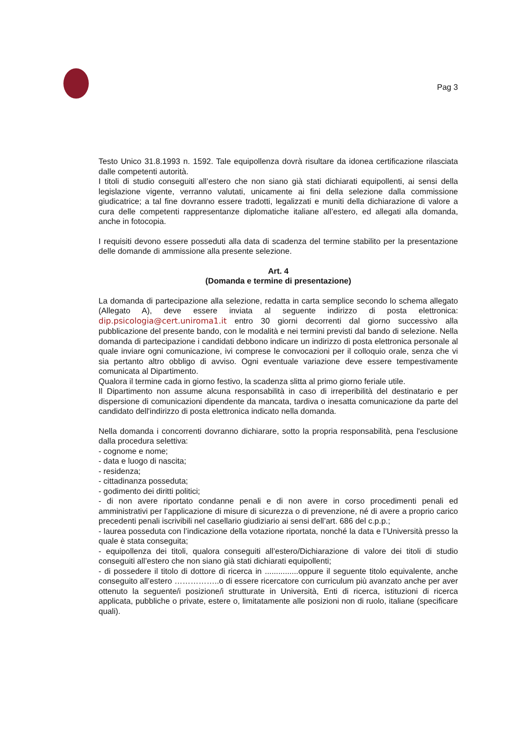Pag 3
Testo Unico 31.8.1993 n. 1592. Tale equipollenza dovrà risultare da idonea certificazione rilasciata dalle competenti autorità.
I titoli di studio conseguiti all’estero che non siano già stati dichiarati equipollenti, ai sensi della legislazione vigente, verranno valutati, unicamente ai fini della selezione dalla commissione giudicatrice; a tal fine dovranno essere tradotti, legalizzati e muniti della dichiarazione di valore a cura delle competenti rappresentanze diplomatiche italiane all’estero, ed allegati alla domanda, anche in fotocopia.
I requisiti devono essere posseduti alla data di scadenza del termine stabilito per la presentazione delle domande di ammissione alla presente selezione.
Art. 4
(Domanda e termine di presentazione)
La domanda di partecipazione alla selezione, redatta in carta semplice secondo lo schema allegato (Allegato A), deve essere inviata al seguente indirizzo di posta elettronica: dip.psicologia@cert.uniroma1.it entro 30 giorni decorrenti dal giorno successivo alla pubblicazione del presente bando, con le modalità e nei termini previsti dal bando di selezione. Nella domanda di partecipazione i candidati debbono indicare un indirizzo di posta elettronica personale al quale inviare ogni comunicazione, ivi comprese le convocazioni per il colloquio orale, senza che vi sia pertanto altro obbligo di avviso. Ogni eventuale variazione deve essere tempestivamente comunicata al Dipartimento.
Qualora il termine cada in giorno festivo, la scadenza slitta al primo giorno feriale utile.
Il Dipartimento non assume alcuna responsabilità in caso di irreperibilità del destinatario e per dispersione di comunicazioni dipendente da mancata, tardiva o inesatta comunicazione da parte del candidato dell'indirizzo di posta elettronica indicato nella domanda.
Nella domanda i concorrenti dovranno dichiarare, sotto la propria responsabilità, pena l'esclusione dalla procedura selettiva:
- cognome e nome;
- data e luogo di nascita;
- residenza;
- cittadinanza posseduta;
- godimento dei diritti politici;
- di non avere riportato condanne penali e di non avere in corso procedimenti penali ed amministrativi per l’applicazione di misure di sicurezza o di prevenzione, né di avere a proprio carico precedenti penali iscrivibili nel casellario giudiziario ai sensi dell’art. 686 del c.p.p.;
- laurea posseduta con l’indicazione della votazione riportata, nonché la data e l’Università presso la quale è stata conseguita;
- equipollenza dei titoli, qualora conseguiti all’estero/Dichiarazione di valore dei titoli di studio conseguiti all’estero che non siano già stati dichiarati equipollenti;
- di possedere il titolo di dottore di ricerca in ...............oppure il seguente titolo equivalente, anche conseguito all’estero ……………..o di essere ricercatore con curriculum più avanzato anche per aver ottenuto la seguente/i posizione/i strutturate in Università, Enti di ricerca, istituzioni di ricerca applicata, pubbliche o private, estere o, limitatamente alle posizioni non di ruolo, italiane (specificare quali).